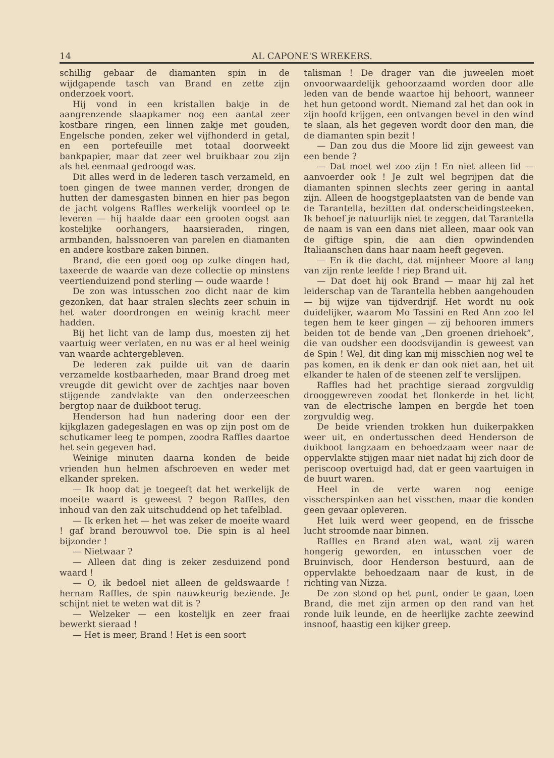14 AL CAPONE'S WREKERS.
schillig gebaar de diamanten spin in de wijdgapende tasch van Brand en zette zijn onderzoek voort.
Hij vond in een kristallen bakje in de aangrenzende slaapkamer nog een aantal zeer kostbare ringen, een linnen zakje met gouden, Engelsche ponden, zeker wel vijfhonderd in getal, en een portefeuille met totaal doorweekt bankpapier, maar dat zeer wel bruikbaar zou zijn als het eenmaal gedroogd was.
Dit alles werd in de lederen tasch verzameld, en toen gingen de twee mannen verder, drongen de hutten der damesgasten binnen en hier pas begon de jacht volgens Raffles werkelijk voordeel op te leveren — hij haalde daar een grooten oogst aan kostelijke oorhangers, haarsieraden, ringen, armbanden, halssnoeren van parelen en diamanten en andere kostbare zaken binnen.
Brand, die een goed oog op zulke dingen had, taxeerde de waarde van deze collectie op minstens veertienduizend pond sterling — oude waarde !
De zon was intusschen zoo dicht naar de kim gezonken, dat haar stralen slechts zeer schuin in het water doordrongen en weinig kracht meer hadden.
Bij het licht van de lamp dus, moesten zij het vaartuig weer verlaten, en nu was er al heel weinig van waarde achtergebleven.
De lederen zak puilde uit van de daarin verzamelde kostbaarheden, maar Brand droeg met vreugde dit gewicht over de zachtjes naar boven stijgende zandvlakte van den onderzeeschen bergtop naar de duikboot terug.
Henderson had hun nadering door een der kijkglazen gadegeslagen en was op zijn post om de schutkamer leeg te pompen, zoodra Raffles daartoe het sein gegeven had.
Weinige minuten daarna konden de beide vrienden hun helmen afschroeven en weder met elkander spreken.
— Ik hoop dat je toegeeft dat het werkelijk de moeite waard is geweest ? begon Raffles, den inhoud van den zak uitschuddend op het tafelblad.
— Ik erken het — het was zeker de moeite waard ! gaf brand berouwvol toe. Die spin is al heel bijzonder !
— Nietwaar ?
— Alleen dat ding is zeker zesduizend pond waard !
— O, ik bedoel niet alleen de geldswaarde ! hernam Raffles, de spin nauwkeurig beziende. Je schijnt niet te weten wat dit is ?
— Welzeker — een kostelijk en zeer fraai bewerkt sieraad !
— Het is meer, Brand ! Het is een soort
talisman ! De drager van die juweelen moet onvoorwaardelijk gehoorzaamd worden door alle leden van de bende waartoe hij behoort, wanneer het hun getoond wordt. Niemand zal het dan ook in zijn hoofd krijgen, een ontvangen bevel in den wind te slaan, als het gegeven wordt door den man, die de diamanten spin bezit !
— Dan zou dus die Moore lid zijn geweest van een bende ?
— Dat moet wel zoo zijn ! En niet alleen lid — aanvoerder ook ! Je zult wel begrijpen dat die diamanten spinnen slechts zeer gering in aantal zijn. Alleen de hoogstgeplaatsten van de bende van de Tarantella, bezitten dat onderscheidingsteeken. Ik behoef je natuurlijk niet te zeggen, dat Tarantella de naam is van een dans niet alleen, maar ook van de giftige spin, die aan dien opwindenden Italiaanschen dans haar naam heeft gegeven.
— En ik die dacht, dat mijnheer Moore al lang van zijn rente leefde ! riep Brand uit.
— Dat doet hij ook Brand — maar hij zal het leiderschap van de Tarantella hebben aangehouden — bij wijze van tijdverdrijf. Het wordt nu ook duidelijker, waarom Mo Tassini en Red Ann zoo fel tegen hem te keer gingen — zij behooren immers beiden tot de bende van „Den groenen driehoek”, die van oudsher een doodsvijandin is geweest van de Spin ! Wel, dit ding kan mij misschien nog wel te pas komen, en ik denk er dan ook niet aan, het uit elkander te halen of de steenen zelf te verslijpen.
Raffles had het prachtige sieraad zorgvuldig drooggewreven zoodat het flonkerde in het licht van de electrische lampen en bergde het toen zorgvuldig weg.
De beide vrienden trokken hun duikerpakken weer uit, en ondertusschen deed Henderson de duikboot langzaam en behoedzaam weer naar de oppervlakte stijgen maar niet nadat hij zich door de periscoop overtuigd had, dat er geen vaartuigen in de buurt waren.
Heel in de verte waren nog eenige visscherspinken aan het visschen, maar die konden geen gevaar opleveren.
Het luik werd weer geopend, en de frissche lucht stroomde naar binnen.
Raffles en Brand aten wat, want zij waren hongerig geworden, en intusschen voer de Bruinvisch, door Henderson bestuurd, aan de oppervlakte behoedzaam naar de kust, in de richting van Nizza.
De zon stond op het punt, onder te gaan, toen Brand, die met zijn armen op den rand van het ronde luik leunde, en de heerlijke zachte zeewind insnoof, haastig een kijker greep.